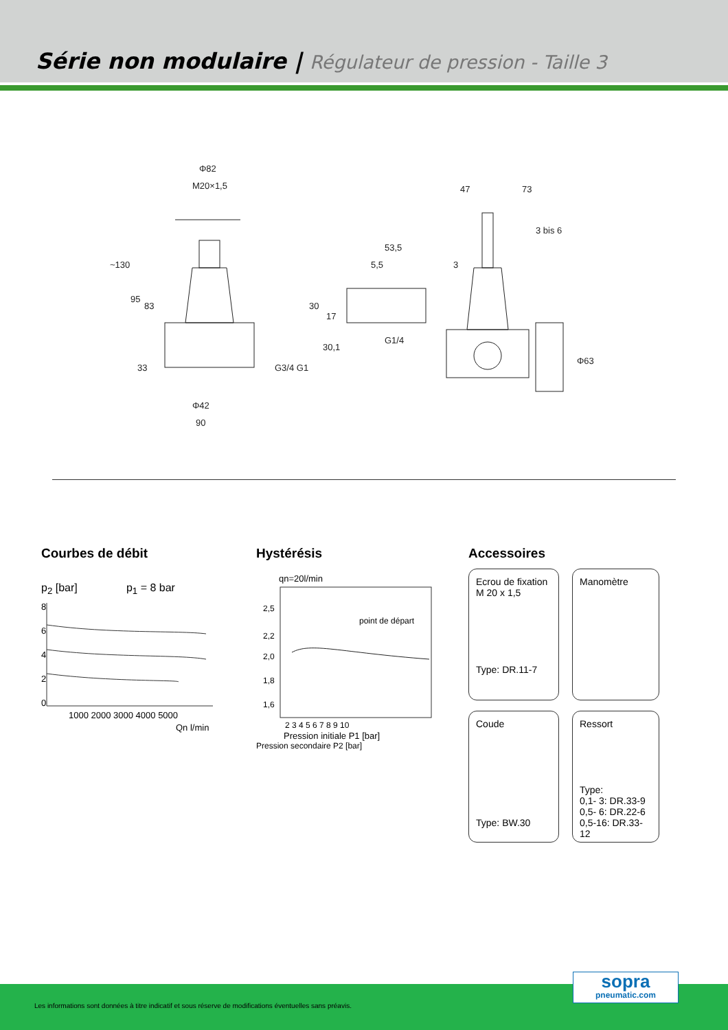Série non modulaire | Régulateur de pression - Taille 3
Φ82
M20×1,5
Φ42
90
~130
95
83
33
G3/4 G1
47
73
53,5
5,5
3
3 bis 6
30
17
30,1
G1/4
Φ63
Courbes de débit
p<sub>2</sub> [bar] p<sub>1</sub> = 8 bar
8
6
4
2
0
1000 2000 3000 4000 5000
Qn l/min
Hystérésis
qn=20l/min
point de départ
2,5
2,2
2,0
1,8
1,6
2 3 4 5 6 7 8 9 10
Pression initiale P1 [bar]
Pression secondaire P2 [bar]
Accessoires
Ecrou de fixation M 20 x 1,5
Type: DR.11-7
Manomètre
Coude
Type: BW.30
Ressort
Type:
0,1- 3: DR.33-9
0,5- 6: DR.22-6
0,5-16: DR.33-12
Les informations sont données à titre indicatif et sous réserve de modifications éventuelles sans préavis.
sopra
pneumatic.com